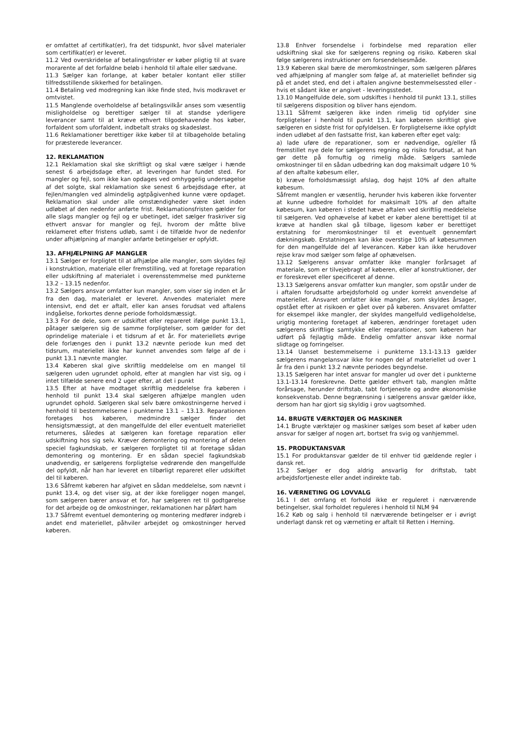er omfattet af certifikat(er), fra det tidspunkt, hvor såvel materialer som certifikat(er) er leveret.
11.2 Ved overskridelse af betalingsfrister er køber pligtig til at svare morarente af det forfaldne beløb i henhold til aftale eller sædvane.
11.3 Sælger kan forlange, at køber betaler kontant eller stiller tilfredsstillende sikkerhed for betalingen.
11.4 Betaling ved modregning kan ikke finde sted, hvis modkravet er omtvistet.
11.5 Manglende overholdelse af betalingsvilkår anses som væsentlig misligholdelse og berettiger sælger til at standse yderligere leverancer samt til at kræve ethvert tilgodehavende hos køber, forfaldent som uforfaldent, indbetalt straks og skadesløst.
11.6 Reklamationer berettiger ikke køber til at tilbageholde betaling for præsterede leverancer.
12. REKLAMATION
12.1 Reklamation skal ske skriftligt og skal være sælger i hænde senest 6 arbejdsdage efter, at leveringen har fundet sted. For mangler og fejl, som ikke kan opdages ved omhyggelig undersøgelse af det solgte, skal reklamation ske senest 6 arbejdsdage efter, at fejlen/manglen ved almindelig agtpågivenhed kunne være opdaget. Reklamation skal under alle omstændigheder være sket inden udløbet af den nedenfor anførte frist. Reklamationsfristen gælder for alle slags mangler og fejl og er ubetinget, idet sælger fraskriver sig ethvert ansvar for mangler og fejl, hvorom der måtte blive reklameret efter fristens udløb, samt i de tilfælde hvor de nedenfor under afhjælpning af mangler anførte betingelser er opfyldt.
13. AFHJÆLPNING AF MANGLER
13.1 Sælger er forpligtet til at afhjælpe alle mangler, som skyldes fejl i konstruktion, materiale eller fremstilling, ved at foretage reparation eller udskiftning af materialet i overensstemmelse med punkterne 13.2 – 13.15 nedenfor.
13.2 Sælgers ansvar omfatter kun mangler, som viser sig inden et år fra den dag, materialet er leveret. Anvendes materialet mere intensivt, end det er aftalt, eller kan anses forudsat ved aftalens indgåelse, forkortes denne periode forholdsmæssigt.
13.3 For de dele, som er udskiftet eller repareret ifølge punkt 13.1, påtager sælgeren sig de samme forpligtelser, som gælder for det oprindelige materiale i et tidsrum af et år. For materiellets øvrige dele forlænges den i punkt 13.2 nævnte periode kun med det tidsrum, materiellet ikke har kunnet anvendes som følge af de i punkt 13.1 nævnte mangler.
13.4 Køberen skal give skriftlig meddelelse om en mangel til sælgeren uden ugrundet ophold, efter at manglen har vist sig, og i intet tilfælde senere end 2 uger efter, at det i punkt
13.5 Efter at have modtaget skriftlig meddelelse fra køberen i henhold til punkt 13.4 skal sælgeren afhjælpe manglen uden ugrundet ophold. Sælgeren skal selv bære omkostningerne herved i henhold til bestemmelserne i punkterne 13.1 – 13.13. Reparationen foretages hos køberen, medmindre sælger finder det hensigtsmæssigt, at den mangelfulde del eller eventuelt materiellet returneres, således at sælgeren kan foretage reparation eller udskiftning hos sig selv. Kræver demontering og montering af delen speciel fagkundskab, er sælgeren forpligtet til at foretage sådan demontering og montering. Er en sådan speciel fagkundskab unødvendig, er sælgerens forpligtelse vedrørende den mangelfulde del opfyldt, når han har leveret en tilbørligt repareret eller udskiftet del til køberen.
13.6 Såfremt køberen har afgivet en sådan meddelelse, som nævnt i punkt 13.4, og det viser sig, at der ikke foreligger nogen mangel, som sælgeren bærer ansvar et for, har sælgeren ret til godtgørelse for det arbejde og de omkostninger, reklamationen har påført ham
13.7 Såfremt eventuel demontering og montering medfører indgreb i andet end materiellet, påhviler arbejdet og omkostninger herved køberen.
13.8 Enhver forsendelse i forbindelse med reparation eller udskiftning skal ske for sælgerens regning og risiko. Køberen skal følge sælgerens instruktioner om forsendelsesmåde.
13.9 Køberen skal bære de meromkostninger, som sælgeren påføres ved afhjælpning af mangler som følge af, at materiellet befinder sig på et andet sted, end det i aftalen angivne bestemmelsessted eller - hvis et sådant ikke er angivet - leveringsstedet.
13.10 Mangelfulde dele, som udskiftes i henhold til punkt 13.1, stilles til sælgerens disposition og bliver hans ejendom.
13.11 Såfremt sælgeren ikke inden rimelig tid opfylder sine forpligtelser i henhold til punkt 13.1, kan køberen skriftligt give sælgeren en sidste frist for opfyldelsen. Er forpligtelserne ikke opfyldt inden udløbet af den fastsatte frist, kan køberen efter eget valg:
a) lade uføre de reparationer, som er nødvendige, og/eller få fremstillet nye dele for sælgerens regning og risiko forudsat, at han gør dette på fornuftig og rimelig måde. Sælgers samlede omkostninger til en sådan udbedring kan dog maksimalt udgøre 10 % af den aftalte købesum eller,
b) kræve forholdsmæssigt afslag, dog højst 10% af den aftalte købesum.
Såfremt manglen er væsentlig, herunder hvis køberen ikke forventer at kunne udbedre forholdet for maksimalt 10% af den aftalte købesum, kan køberen i stedet hæve aftalen ved skriftlig meddelelse til sælgeren. Ved ophævelse af købet er køber alene berettiget til at kræve at handlen skal gå tilbage, ligesom køber er berettiget erstatning for meromkostninger til et eventuelt gennemført dækningskøb. Erstatningen kan ikke overstige 10% af købesummen for den mangelfulde del af leverancen. Køber kan ikke herudover rejse krav mod sælger som følge af ophævelsen.
13.12 Sælgerens ansvar omfatter ikke mangler forårsaget af materiale, som er tilvejebragt af køberen, eller af konstruktioner, der er foreskrevet eller specificeret af denne.
13.13 Sælgerens ansvar omfatter kun mangler, som opstår under de i aftalen forudsatte arbejdsforhold og under korrekt anvendelse af materiellet. Ansvaret omfatter ikke mangler, som skyldes årsager, opstået efter at risikoen er gået over på køberen. Ansvaret omfatter for eksempel ikke mangler, der skyldes mangelfuld vedligeholdelse, urigtig montering foretaget af køberen, ændringer foretaget uden sælgerens skriftlige samtykke eller reparationer, som køberen har udført på fejlagtig måde. Endelig omfatter ansvar ikke normal slidtage og forringelser.
13.14 Uanset bestemmelserne i punkterne 13.1-13.13 gælder sælgerens mangelansvar ikke for nogen del af materiellet ud over 1 år fra den i punkt 13.2 nævnte periodes begyndelse.
13.15 Sælgeren har intet ansvar for mangler ud over det i punkterne 13.1-13.14 foreskrevne. Dette gælder ethvert tab, manglen måtte forårsage, herunder driftstab, tabt fortjeneste og andre økonomiske konsekvenstab. Denne begrænsning i sælgerens ansvar gælder ikke, dersom han har gjort sig skyldig i grov uagtsomhed.
14. BRUGTE VÆRKTØJER OG MASKINER
14.1 Brugte værktøjer og maskiner sælges som beset af køber uden ansvar for sælger af nogen art, bortset fra svig og vanhjemmel.
15. PRODUKTANSVAR
15.1 For produktansvar gælder de til enhver tid gældende regler i dansk ret.
15.2 Sælger er dog aldrig ansvarlig for driftstab, tabt arbejdsfortjeneste eller andet indirekte tab.
16. VÆRNETING OG LOVVALG
16.1 I det omfang et forhold ikke er reguleret i nærværende betingelser, skal forholdet reguleres i henhold til NLM 94
16.2 Køb og salg i henhold til nærværende betingelser er i øvrigt underlagt dansk ret og værneting er aftalt til Retten i Herning.